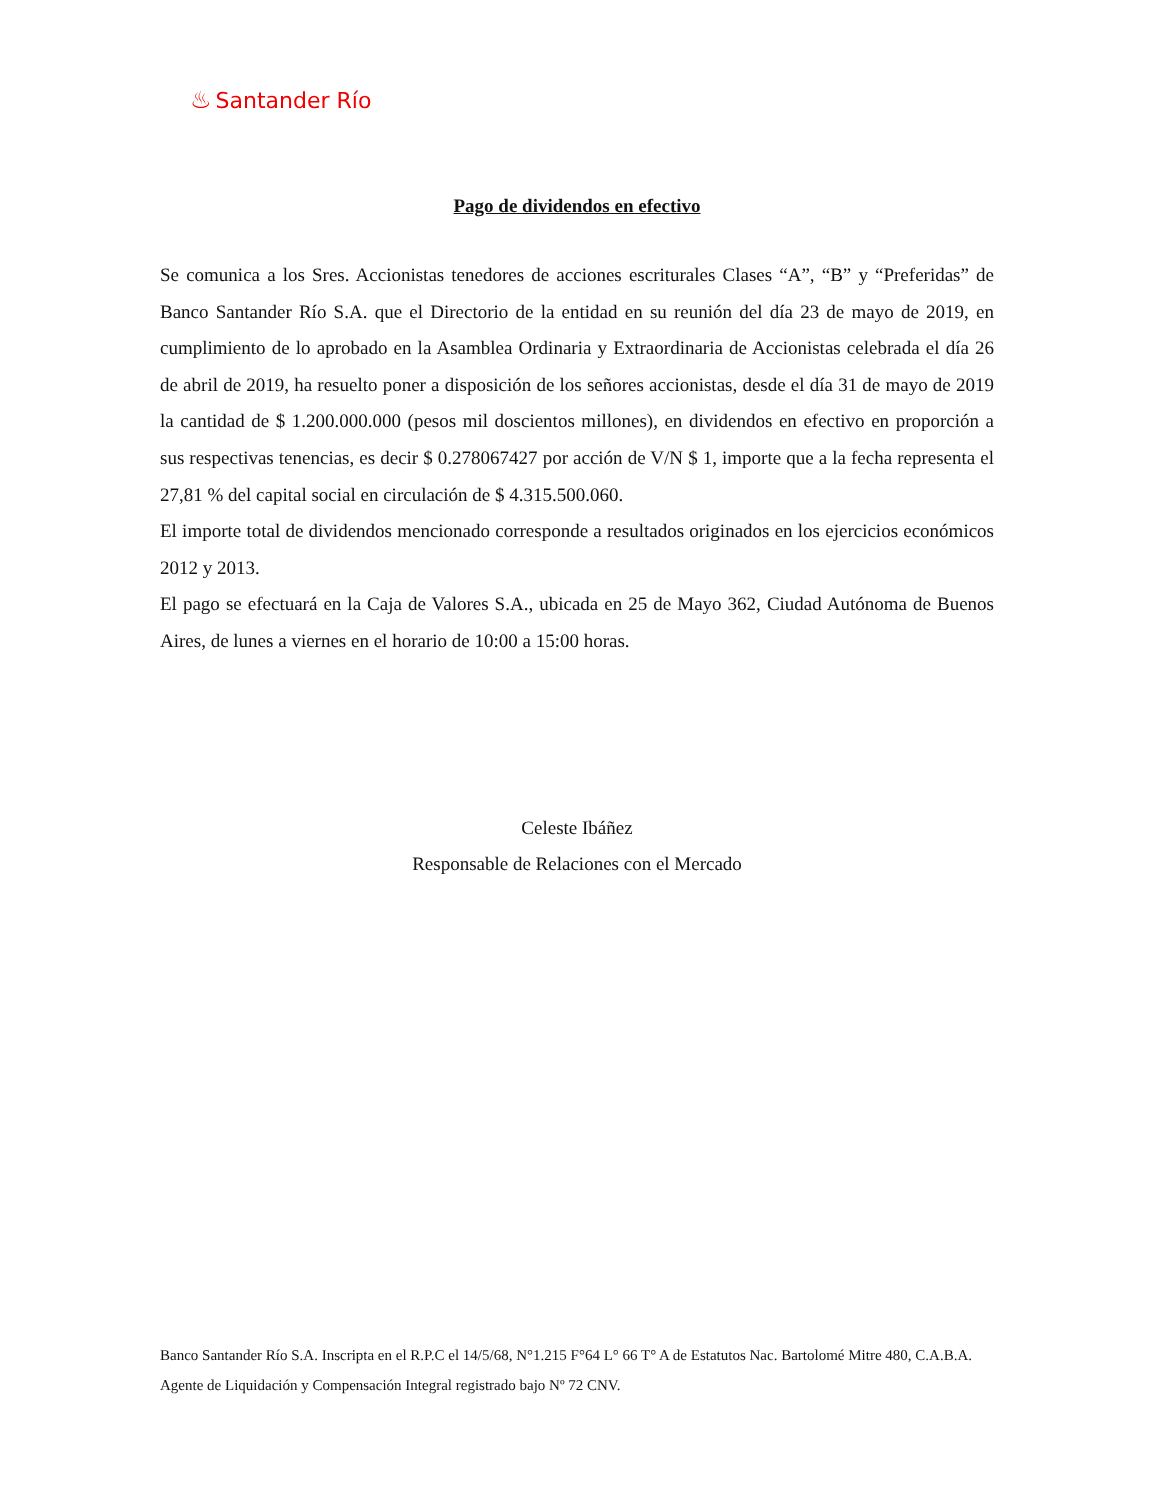♨ Santander Río
Pago de dividendos en efectivo
Se comunica a los Sres. Accionistas tenedores de acciones escriturales Clases “A”, “B” y “Preferidas” de Banco Santander Río S.A. que el Directorio de la entidad en su reunión del día 23 de mayo de 2019, en cumplimiento de lo aprobado en la Asamblea Ordinaria y Extraordinaria de Accionistas celebrada el día 26 de abril de 2019, ha resuelto poner a disposición de los señores accionistas, desde el día 31 de mayo de 2019 la cantidad de $ 1.200.000.000 (pesos mil doscientos millones), en dividendos en efectivo en proporción a sus respectivas tenencias, es decir $ 0.278067427 por acción de V/N $ 1, importe que a la fecha representa el 27,81 % del capital social en circulación de $ 4.315.500.060.
El importe total de dividendos mencionado corresponde a resultados originados en los ejercicios económicos 2012 y 2013.
El pago se efectuará en la Caja de Valores S.A., ubicada en 25 de Mayo 362, Ciudad Autónoma de Buenos Aires, de lunes a viernes en el horario de 10:00 a 15:00 horas.
Celeste Ibáñez
Responsable de Relaciones con el Mercado
Banco Santander Río S.A. Inscripta en el R.P.C el 14/5/68, N°1.215 F°64 L° 66 T° A de Estatutos Nac. Bartolomé Mitre 480, C.A.B.A. Agente de Liquidación y Compensación Integral registrado bajo Nº 72 CNV.